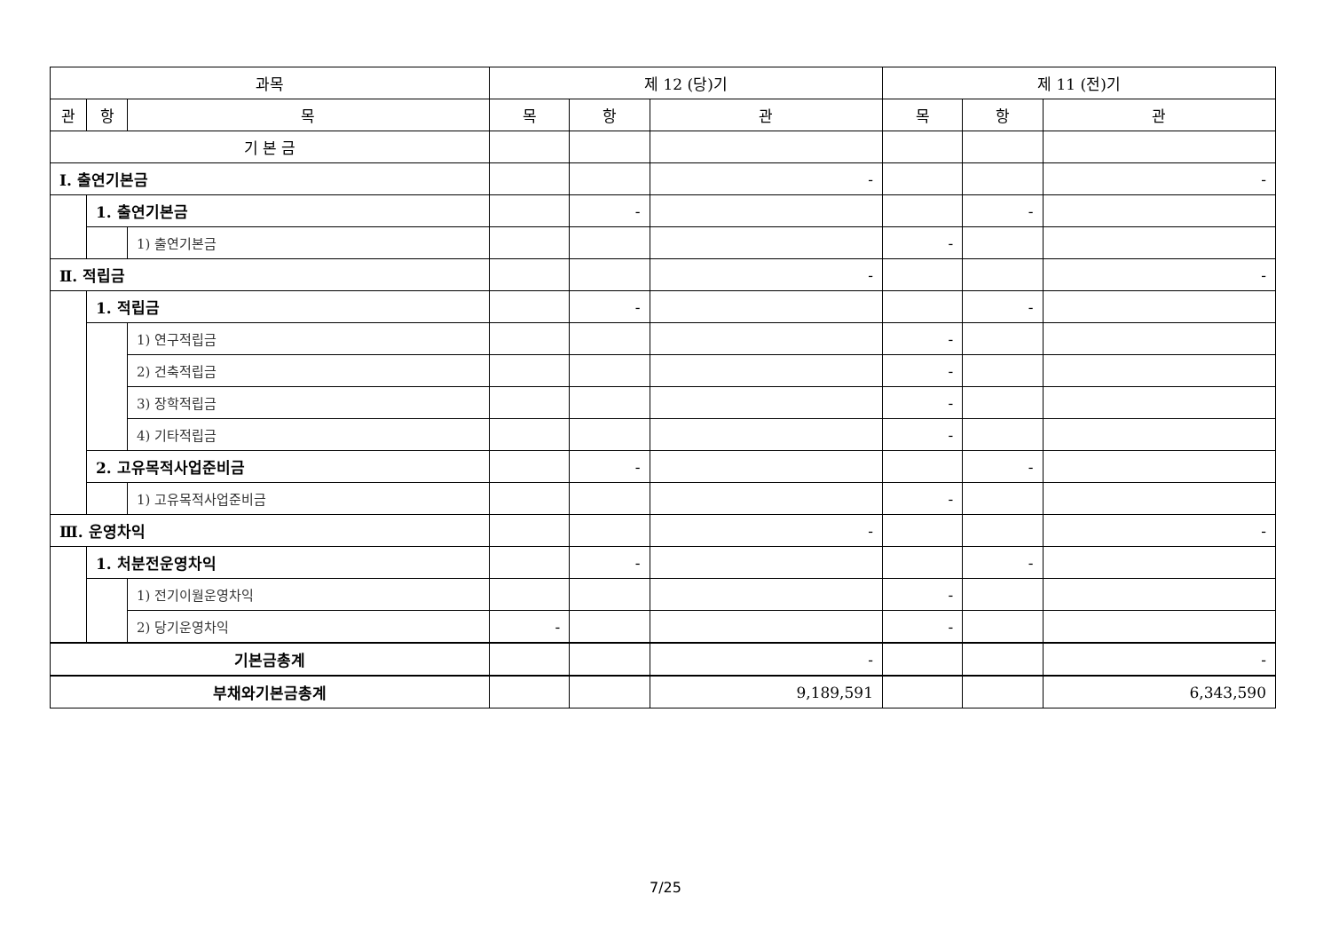| 과목 | | | 제 12 (당)기 | | | 제 11 (전)기 | | |
| --- | --- | --- | --- | --- | --- | --- | --- | --- |
| 관 | 항 | 목 | 목 | 항 | 관 | 목 | 항 | 관 |
| 기 본 금 | | | | | | | | |
| Ⅰ. 출연기본금 | | | | | - | | | - |
| | 1. 출연기본금 | | | - | | | - | |
| | | 1) 출연기본금 | | | | - | | |
| Ⅱ. 적립금 | | | | | - | | | - |
| | 1. 적립금 | | | - | | | - | |
| | | 1) 연구적립금 | | | | - | | |
| | | 2) 건축적립금 | | | | - | | |
| | | 3) 장학적립금 | | | | - | | |
| | | 4) 기타적립금 | | | | - | | |
| | 2. 고유목적사업준비금 | | | - | | | - | |
| | | 1) 고유목적사업준비금 | | | | - | | |
| Ⅲ. 운영차익 | | | | | - | | | - |
| | 1. 처분전운영차익 | | | - | | | - | |
| | | 1) 전기이월운영차익 | | | | - | | |
| | | 2) 당기운영차익 | - | | | - | | |
| 기본금총계 | | | | | - | | | - |
| 부채와기본금총계 | | | | | 9,189,591 | | | 6,343,590 |
7/25